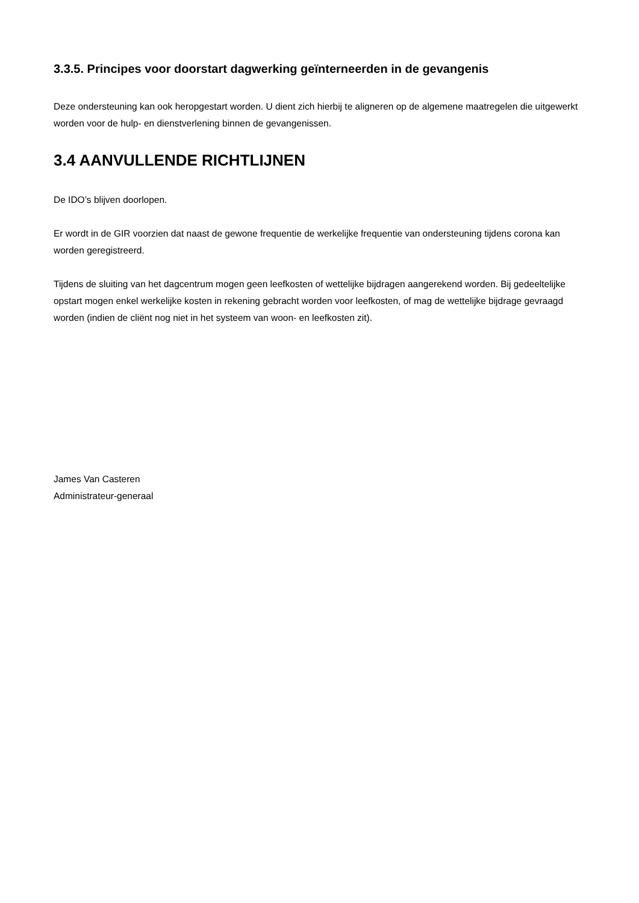3.3.5. Principes voor doorstart dagwerking geïnterneerden in de gevangenis
Deze ondersteuning kan ook heropgestart worden. U dient zich hierbij te aligneren op de algemene maatregelen die uitgewerkt worden voor de hulp- en dienstverlening binnen de gevangenissen.
3.4 AANVULLENDE RICHTLIJNEN
De IDO’s blijven doorlopen.
Er wordt in de GIR voorzien dat naast de gewone frequentie de werkelijke frequentie van ondersteuning tijdens corona kan worden geregistreerd.
Tijdens de sluiting van het dagcentrum mogen geen leefkosten of wettelijke bijdragen aangerekend worden. Bij gedeeltelijke opstart mogen enkel werkelijke kosten in rekening gebracht worden voor leefkosten, of mag de wettelijke bijdrage gevraagd worden (indien de cliënt nog niet in het systeem van woon- en leefkosten zit).
James Van Casteren
Administrateur-generaal